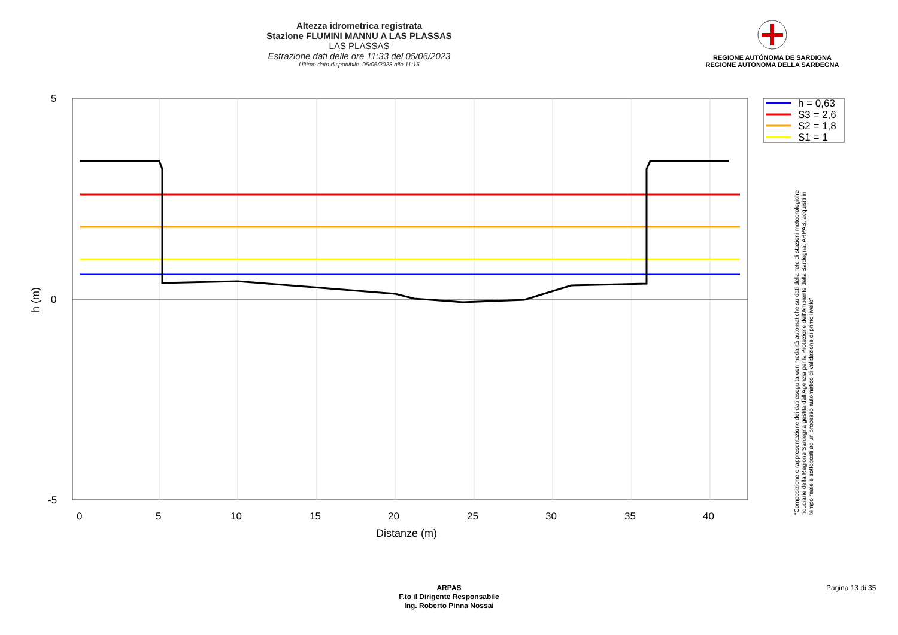Altezza idrometrica registrata
Stazione FLUMINI MANNU A LAS PLASSAS
LAS PLASSAS
Estrazione dati delle ore 11:33 del 05/06/2023
Ultimo dato disponibile: 05/06/2023 alle 11:15
REGIONE AUTÒNOMA DE SARDIGNA
REGIONE AUTONOMA DELLA SARDEGNA
5
0
-5
0
5
10
15
20
25
30
35
40
Distanze (m)
h (m)
h = 0,63
S3 = 2,6
S2 = 1,8
S1 = 1
"Composizione e rappresentazione dei dati eseguita con modalità automatiche su dati della rete di stazioni meteorologiche fiduciarie della Regione Sardegna gestita dall'Agenzia per la Protezione dell'Ambiente della Sardegna, ARPAS, acquisiti in tempo reale e sottoposti ad un processo automatico di validazione di primo livello"
ARPAS
F.to il Dirigente Responsabile
Ing. Roberto Pinna Nossai
Pagina 13 di 35